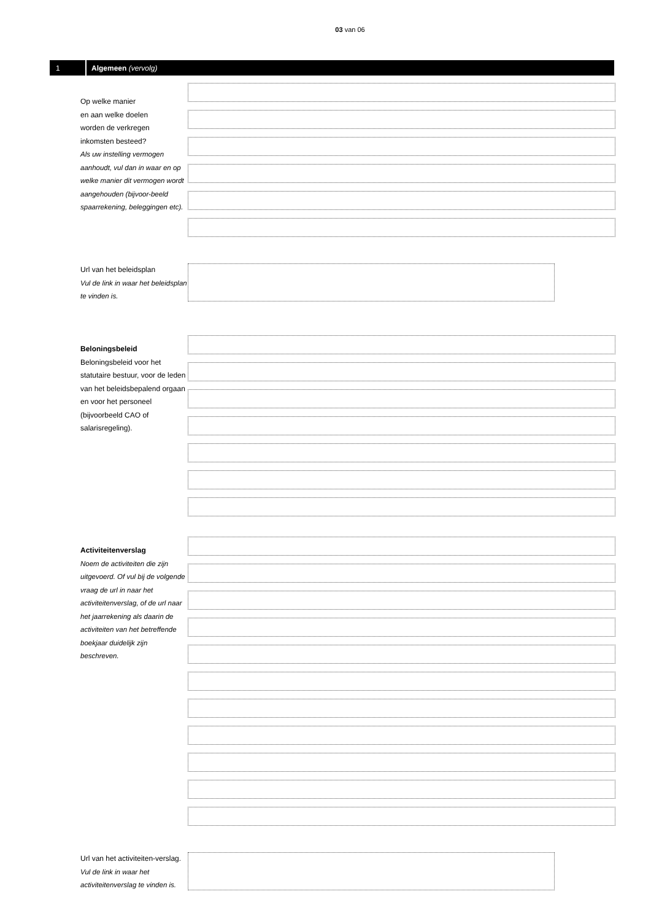03 van 06
1
Algemeen (vervolg)
Op welke manier
en aan welke doelen
worden de verkregen
inkomsten besteed?
Als uw instelling vermogen aanhoudt, vul dan in waar en op welke manier dit vermogen wordt aangehouden (bijvoor-beeld spaarrekening, beleggingen etc).
Url van het beleidsplan
Vul de link in waar het beleidsplan te vinden is.
Beloningsbeleid
Beloningsbeleid voor het statutaire bestuur, voor de leden van het beleidsbepalend orgaan en voor het personeel (bijvoorbeeld CAO of salarisregeling).
Activiteitenverslag
Noem de activiteiten die zijn uitgevoerd. Of vul bij de volgende vraag de url in naar het activiteitenverslag, of de url naar het jaarrekening als daarin de activiteiten van het betreffende boekjaar duidelijk zijn beschreven.
Url van het activiteiten-verslag. Vul de link in waar het activiteitenverslag te vinden is.